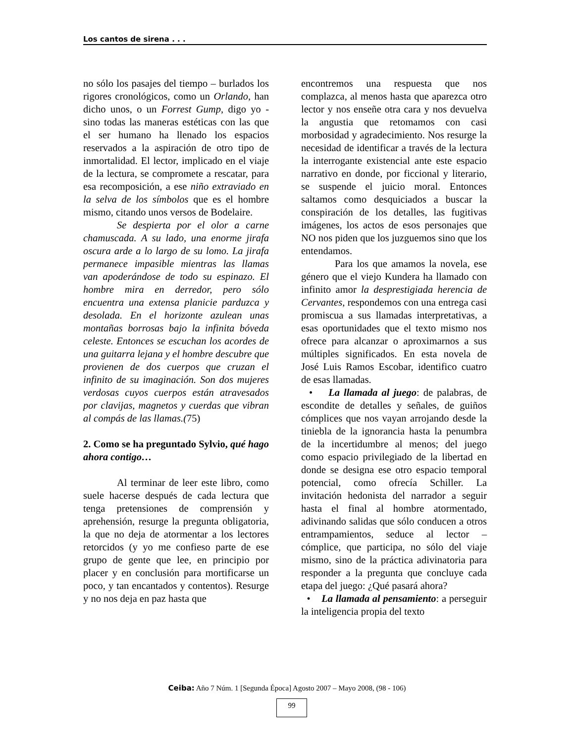Los cantos de sirena . . .
no sólo los pasajes del tiempo – burlados los rigores cronológicos, como un Orlando, han dicho unos, o un Forrest Gump, digo yo - sino todas las maneras estéticas con las que el ser humano ha llenado los espacios reservados a la aspiración de otro tipo de inmortalidad. El lector, implicado en el viaje de la lectura, se compromete a rescatar, para esa recomposición, a ese niño extraviado en la selva de los símbolos que es el hombre mismo, citando unos versos de Bodelaire.
Se despierta por el olor a carne chamuscada. A su lado, una enorme jirafa oscura arde a lo largo de su lomo. La jirafa permanece impasible mientras las llamas van apoderándose de todo su espinazo. El hombre mira en derredor, pero sólo encuentra una extensa planicie parduzca y desolada. En el horizonte azulean unas montañas borrosas bajo la infinita bóveda celeste. Entonces se escuchan los acordes de una guitarra lejana y el hombre descubre que provienen de dos cuerpos que cruzan el infinito de su imaginación. Son dos mujeres verdosas cuyos cuerpos están atravesados por clavijas, magnetos y cuerdas que vibran al compás de las llamas.(75)
2. Como se ha preguntado Sylvio, qué hago ahora contigo…
Al terminar de leer este libro, como suele hacerse después de cada lectura que tenga pretensiones de comprensión y aprehensión, resurge la pregunta obligatoria, la que no deja de atormentar a los lectores retorcidos (y yo me confieso parte de ese grupo de gente que lee, en principio por placer y en conclusión para mortificarse un poco, y tan encantados y contentos). Resurge y no nos deja en paz hasta que
encontremos una respuesta que nos complazca, al menos hasta que aparezca otro lector y nos enseñe otra cara y nos devuelva la angustia que retomamos con casi morbosidad y agradecimiento. Nos resurge la necesidad de identificar a través de la lectura la interrogante existencial ante este espacio narrativo en donde, por ficcional y literario, se suspende el juicio moral. Entonces saltamos como desquiciados a buscar la conspiración de los detalles, las fugitivas imágenes, los actos de esos personajes que NO nos piden que los juzguemos sino que los entendamos.
Para los que amamos la novela, ese género que el viejo Kundera ha llamado con infinito amor la desprestigiada herencia de Cervantes, respondemos con una entrega casi promiscua a sus llamadas interpretativas, a esas oportunidades que el texto mismo nos ofrece para alcanzar o aproximarnos a sus múltiples significados. En esta novela de José Luis Ramos Escobar, identifico cuatro de esas llamadas.
• La llamada al juego: de palabras, de escondite de detalles y señales, de guiños cómplices que nos vayan arrojando desde la tiniebla de la ignorancia hasta la penumbra de la incertidumbre al menos; del juego como espacio privilegiado de la libertad en donde se designa ese otro espacio temporal potencial, como ofrecía Schiller. La invitación hedonista del narrador a seguir hasta el final al hombre atormentado, adivinando salidas que sólo conducen a otros entrampamientos, seduce al lector – cómplice, que participa, no sólo del viaje mismo, sino de la práctica adivinatoria para responder a la pregunta que concluye cada etapa del juego: ¿Qué pasará ahora?
• La llamada al pensamiento: a perseguir la inteligencia propia del texto
Ceiba: Año 7 Núm. 1 [Segunda Época] Agosto 2007 – Mayo 2008, (98 - 106)
99